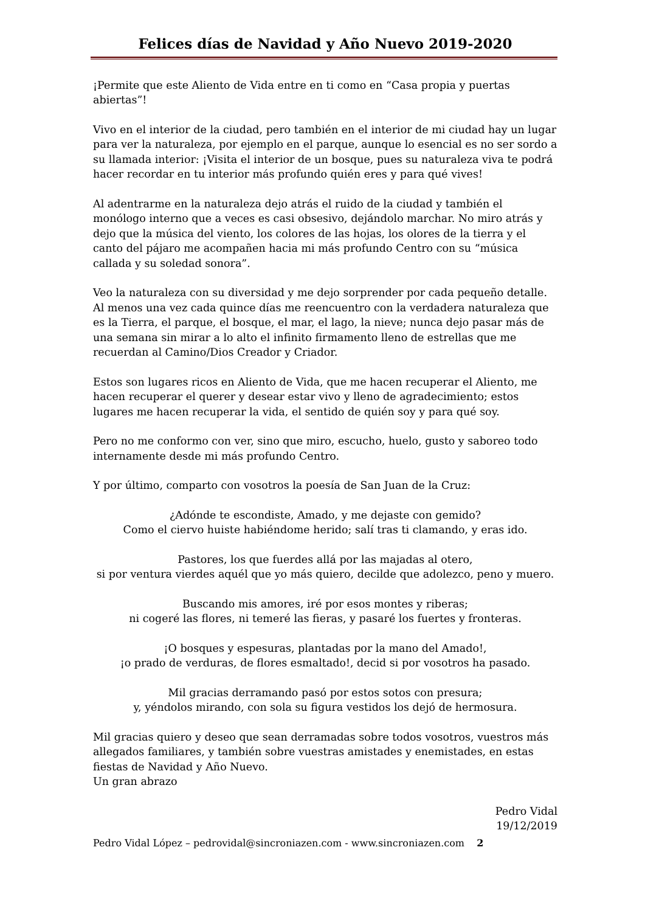Felices días de Navidad y Año Nuevo 2019-2020
¡Permite que este Aliento de Vida entre en ti como en “Casa propia y puertas abiertas”!
Vivo en el interior de la ciudad, pero también en el interior de mi ciudad hay un lugar para ver la naturaleza, por ejemplo en el parque, aunque lo esencial es no ser sordo a su llamada interior: ¡Visita el interior de un bosque, pues su naturaleza viva te podrá hacer recordar en tu interior más profundo quién eres y para qué vives!
Al adentrarme en la naturaleza dejo atrás el ruido de la ciudad y también el monólogo interno que a veces es casi obsesivo, dejándolo marchar. No miro atrás y dejo que la música del viento, los colores de las hojas, los olores de la tierra y el canto del pájaro me acompañen hacia mi más profundo Centro con su “música callada y su soledad sonora”.
Veo la naturaleza con su diversidad y me dejo sorprender por cada pequeño detalle. Al menos una vez cada quince días me reencuentro con la verdadera naturaleza que es la Tierra, el parque, el bosque, el mar, el lago, la nieve; nunca dejo pasar más de una semana sin mirar a lo alto el infinito firmamento lleno de estrellas que me recuerdan al Camino/Dios Creador y Criador.
Estos son lugares ricos en Aliento de Vida, que me hacen recuperar el Aliento, me hacen recuperar el querer y desear estar vivo y lleno de agradecimiento; estos lugares me hacen recuperar la vida, el sentido de quién soy y para qué soy.
Pero no me conformo con ver, sino que miro, escucho, huelo, gusto y saboreo todo internamente desde mi más profundo Centro.
Y por último, comparto con vosotros la poesía de San Juan de la Cruz:
¿Adónde te escondiste, Amado, y me dejaste con gemido?
Como el ciervo huiste habiéndome herido; salí tras ti clamando, y eras ido.
Pastores, los que fuerdes allá por las majadas al otero,
si por ventura vierdes aquél que yo más quiero, decilde que adolezco, peno y muero.
Buscando mis amores, iré por esos montes y riberas;
ni cogeré las flores, ni temeré las fieras, y pasaré los fuertes y fronteras.
¡O bosques y espesuras, plantadas por la mano del Amado!,
¡o prado de verduras, de flores esmaltado!, decid si por vosotros ha pasado.
Mil gracias derramando pasó por estos sotos con presura;
y, yéndolos mirando, con sola su figura vestidos los dejó de hermosura.
Mil gracias quiero y deseo que sean derramadas sobre todos vosotros, vuestros más allegados familiares, y también sobre vuestras amistades y enemistades, en estas fiestas de Navidad y Año Nuevo.
Un gran abrazo
Pedro Vidal
19/12/2019
Pedro Vidal López – pedrovidal@sincroniazen.com - www.sincroniazen.com 2